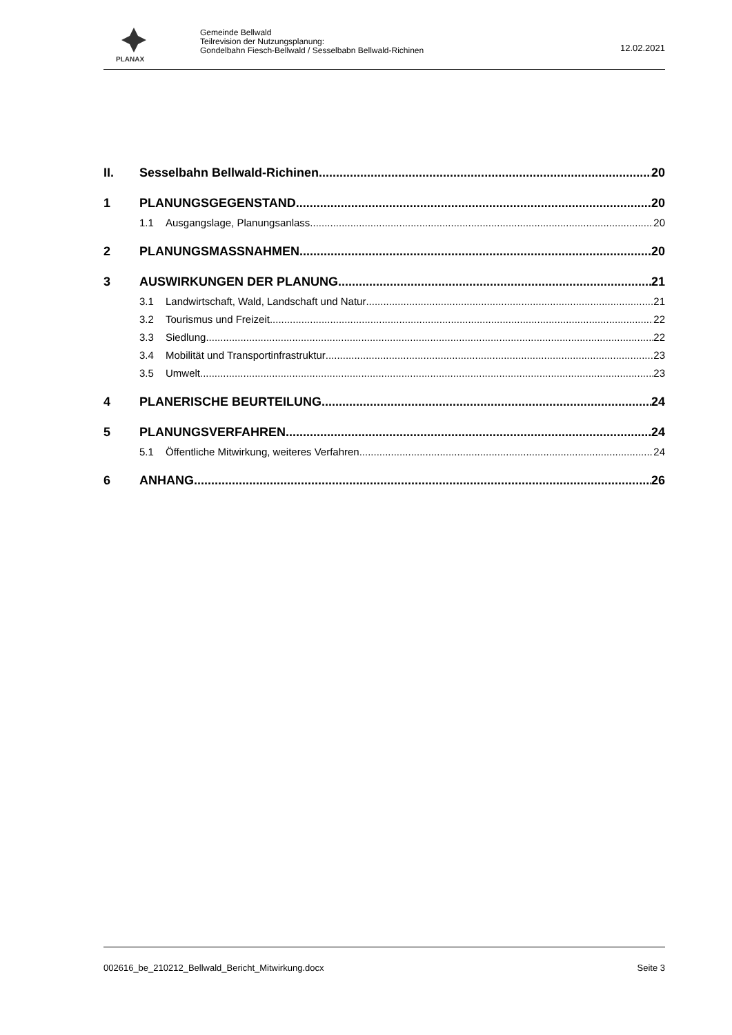PLANAX
Gemeinde Bellwald
Teilrevision der Nutzungsplanung:
Gondelbahn Fiesch-Bellwald / Sesselbabn Bellwald-Richinen
12.02.2021
II. Sesselbahn Bellwald-Richinen 20
1 PLANUNGSGEGENSTAND 20
1.1 Ausgangslage, Planungsanlass 20
2 PLANUNGSMASSNAHMEN 20
3 AUSWIRKUNGEN DER PLANUNG 21
3.1 Landwirtschaft, Wald, Landschaft und Natur 21
3.2 Tourismus und Freizeit 22
3.3 Siedlung 22
3.4 Mobilität und Transportinfrastruktur 23
3.5 Umwelt 23
4 PLANERISCHE BEURTEILUNG 24
5 PLANUNGSVERFAHREN 24
5.1 Öffentliche Mitwirkung, weiteres Verfahren 24
6 ANHANG 26
002616_be_210212_Bellwald_Bericht_Mitwirkung.docx Seite 3